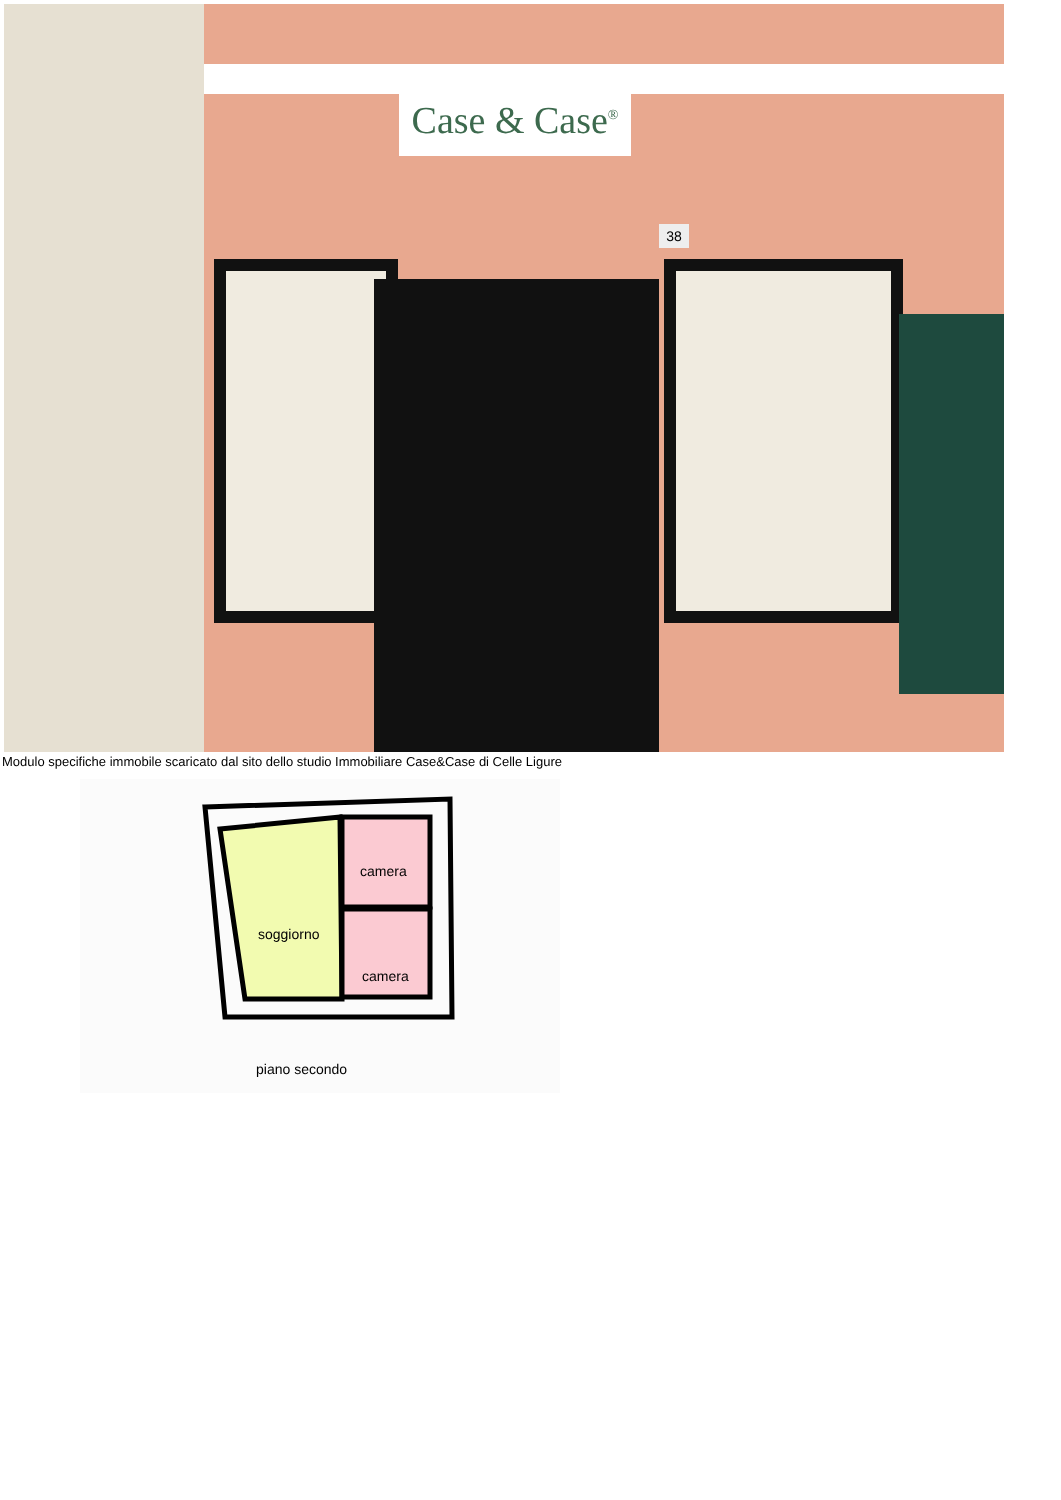Case & Case<sup>®</sup>
38
Modulo specifiche immobile scaricato dal sito dello studio Immobiliare Case&Case di Celle Ligure
soggiorno
camera
camera
piano secondo